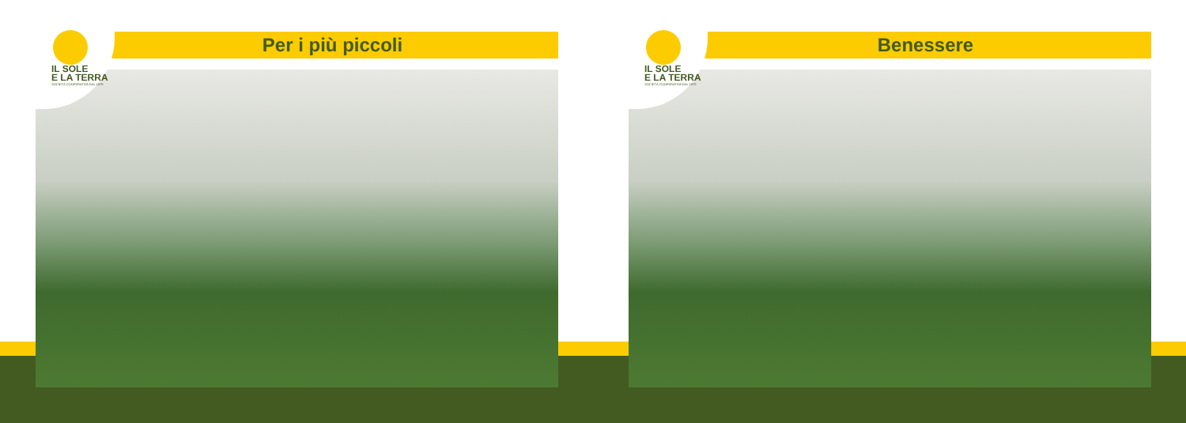Per i più piccoli
IL SOLE
E LA TERRA
SOCIETÀ COOPERATIVA DAL 1979
Benessere
IL SOLE
E LA TERRA
SOCIETÀ COOPERATIVA DAL 1979